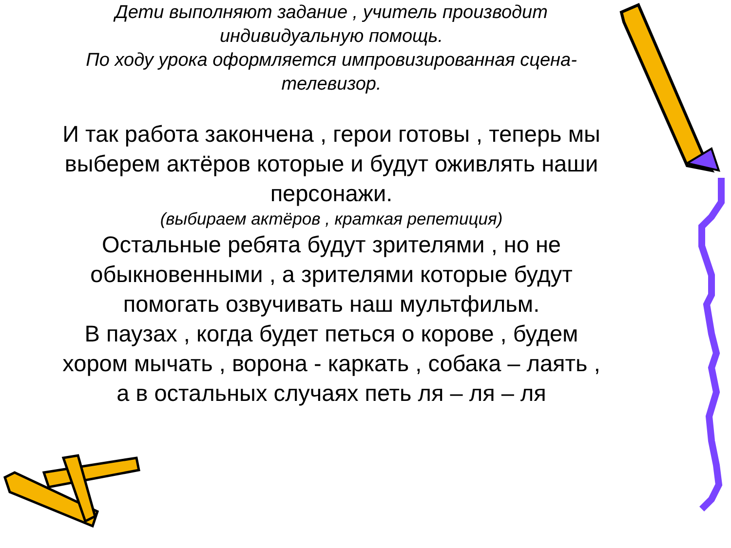Дети выполняют задание , учитель производит
индивидуальную помощь.
По ходу урока оформляется импровизированная сцена-
телевизор.
И так работа закончена , герои готовы , теперь мы
выберем актёров которые и будут оживлять наши
персонажи.
(выбираем актёров , краткая репетиция)
Остальные ребята будут зрителями , но не
обыкновенными , а зрителями которые будут
помогать озвучивать наш мультфильм.
В паузах , когда будет петься о корове , будем
хором мычать , ворона - каркать , собака – лаять ,
а в остальных случаях петь ля – ля – ля